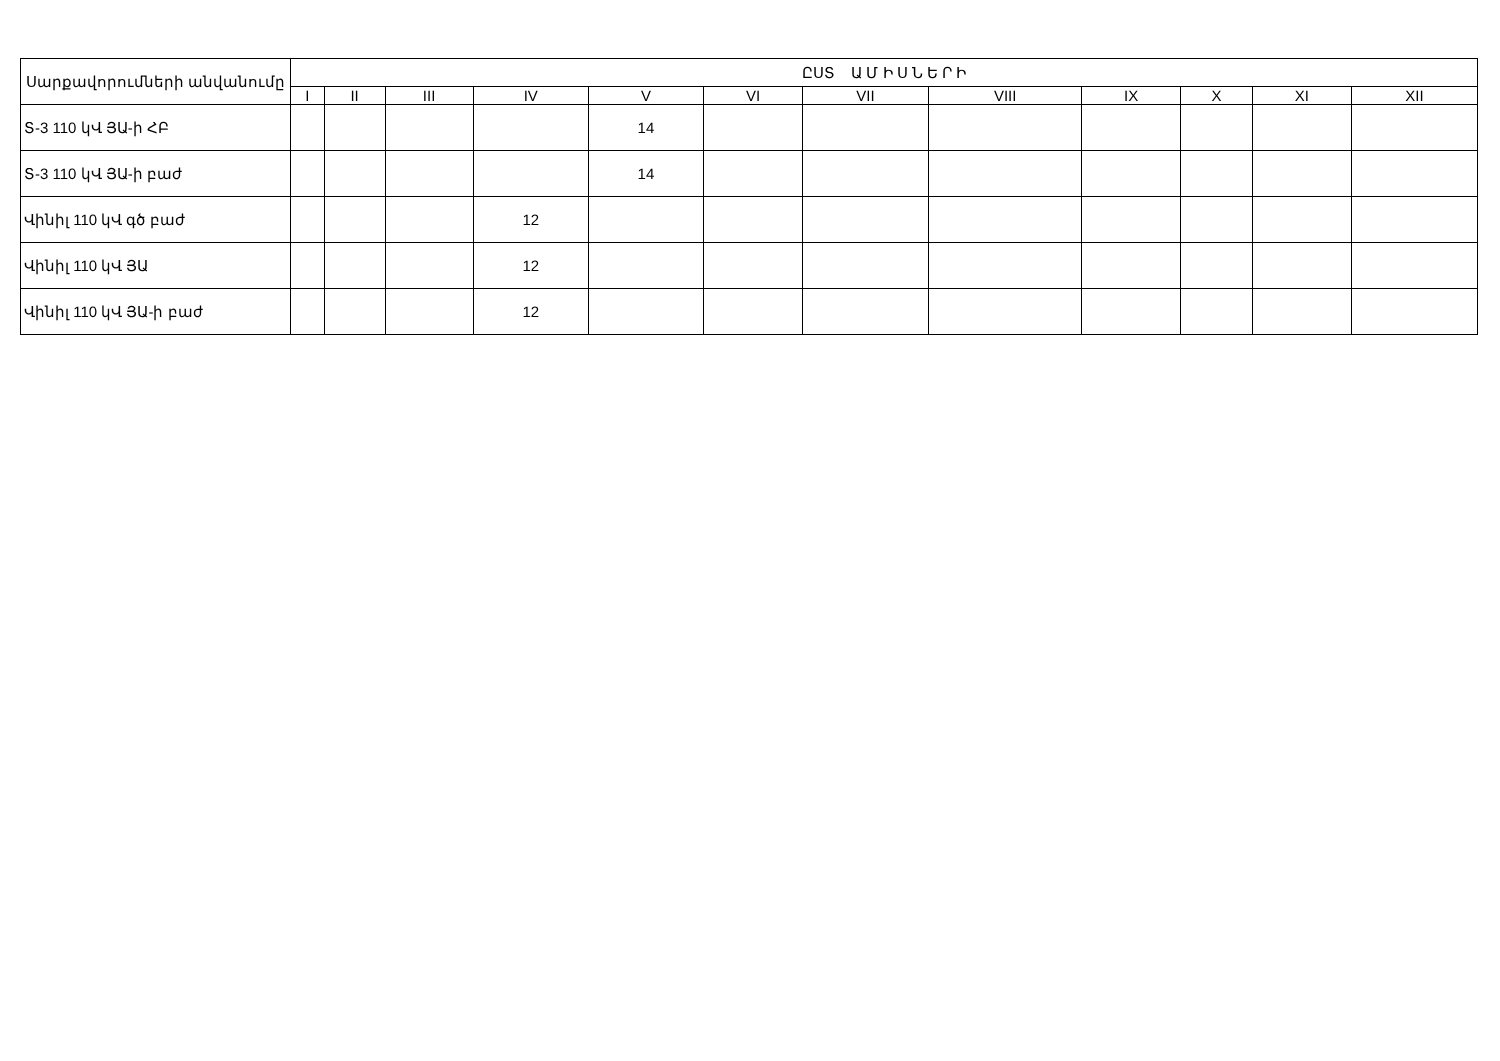| Սարքավորումների անվանումը | ԸՍՏ Ա Մ Ի Ս Ն Ե Ր Ի | | | | | | | | | | | |
| --- | --- | --- | --- | --- | --- | --- | --- | --- | --- | --- | --- | --- |
| | I | II | III | IV | V | VI | VII | VIII | IX | X | XI | XII |
| Տ-3 110 կՎ ՅԱ-ի ՀԲ | | | | | 14 | | | | | | | |
| Տ-3 110 կՎ ՅԱ-ի բաժ | | | | | 14 | | | | | | | |
| Վինիլ 110 կՎ գծ բաժ | | | | 12 | | | | | | | | |
| Վինիլ 110 կՎ ՅԱ | | | | 12 | | | | | | | | |
| Վինիլ 110 կՎ ՅԱ-ի բաժ | | | | 12 | | | | | | | | |